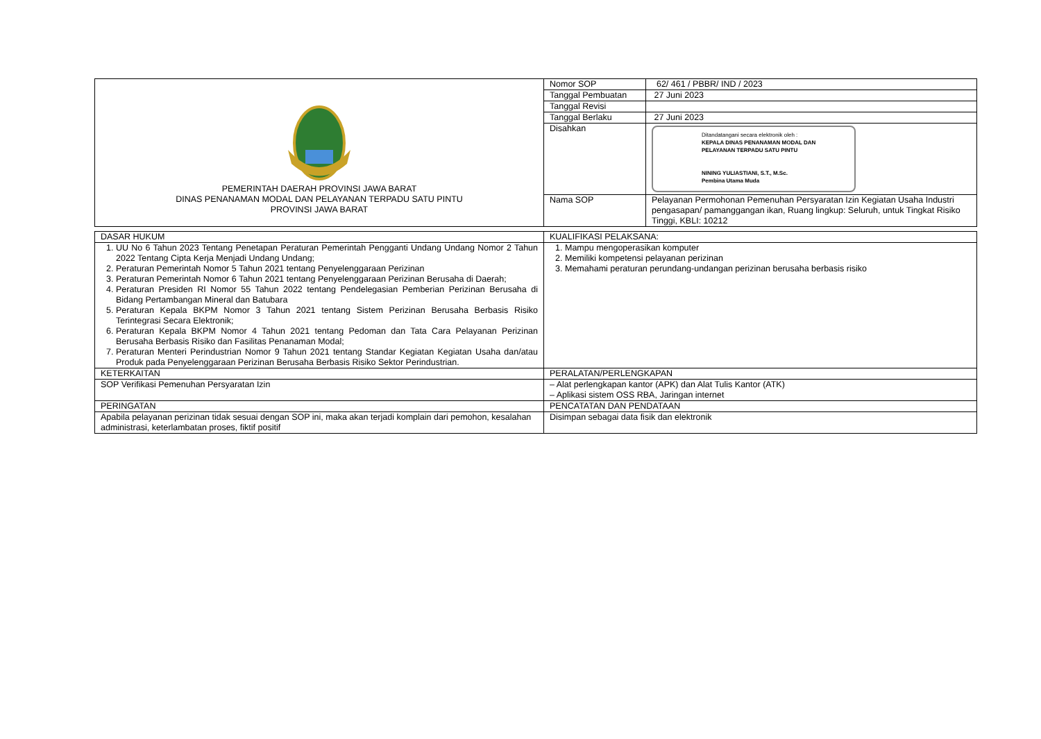| PEMERINTAH DAERAH PROVINSI JAWA BARAT DINAS PENANAMAN MODAL DAN PELAYANAN TERPADU SATU PINTU PROVINSI JAWA BARAT | Nomor SOP | 62/ 461 / PBBR/ IND / 2023 |
| | Tanggal Pembuatan | 27 Juni 2023 |
| | Tanggal Revisi | |
| | Tanggal Berlaku | 27 Juni 2023 |
| | Disahkan | Ditandatangani secara elektronik oleh : KEPALA DINAS PENANAMAN MODAL DAN PELAYANAN TERPADU SATU PINTU NINING YULIASTIANI, S.T., M.Sc. Pembina Utama Muda |
| | Nama SOP | Pelayanan Permohonan Pemenuhan Persyaratan Izin Kegiatan Usaha Industri pengasapan/ pamanggangan ikan, Ruang lingkup: Seluruh, untuk Tingkat Risiko Tinggi, KBLI: 10212 |
| DASAR HUKUM | KUALIFIKASI PELAKSANA: |
| 1. UU No 6 Tahun 2023 Tentang Penetapan Peraturan Pemerintah Pengganti Undang Undang Nomor 2 Tahun 2022 Tentang Cipta Kerja Menjadi Undang Undang; 2. Peraturan Pemerintah Nomor 5 Tahun 2021 tentang Penyelenggaraan Perizinan 3. Peraturan Pemerintah Nomor 6 Tahun 2021 tentang Penyelenggaraan Perizinan Berusaha di Daerah; 4. Peraturan Presiden RI Nomor 55 Tahun 2022 tentang Pendelegasian Pemberian Perizinan Berusaha di Bidang Pertambangan Mineral dan Batubara 5. Peraturan Kepala BKPM Nomor 3 Tahun 2021 tentang Sistem Perizinan Berusaha Berbasis Risiko Terintegrasi Secara Elektronik; 6. Peraturan Kepala BKPM Nomor 4 Tahun 2021 tentang Pedoman dan Tata Cara Pelayanan Perizinan Berusaha Berbasis Risiko dan Fasilitas Penanaman Modal; 7. Peraturan Menteri Perindustrian Nomor 9 Tahun 2021 tentang Standar Kegiatan Kegiatan Usaha dan/atau Produk pada Penyelenggaraan Perizinan Berusaha Berbasis Risiko Sektor Perindustrian. | 1. Mampu mengoperasikan komputer 2. Memiliki kompetensi pelayanan perizinan 3. Memahami peraturan perundang-undangan perizinan berusaha berbasis risiko |
| KETERKAITAN | PERALATAN/PERLENGKAPAN |
| SOP Verifikasi Pemenuhan Persyaratan Izin | – Alat perlengkapan kantor (APK) dan Alat Tulis Kantor (ATK) – Aplikasi sistem OSS RBA, Jaringan internet |
| PERINGATAN | PENCATATAN DAN PENDATAAN |
| Apabila pelayanan perizinan tidak sesuai dengan SOP ini, maka akan terjadi komplain dari pemohon, kesalahan administrasi, keterlambatan proses, fiktif positif | Disimpan sebagai data fisik dan elektronik |